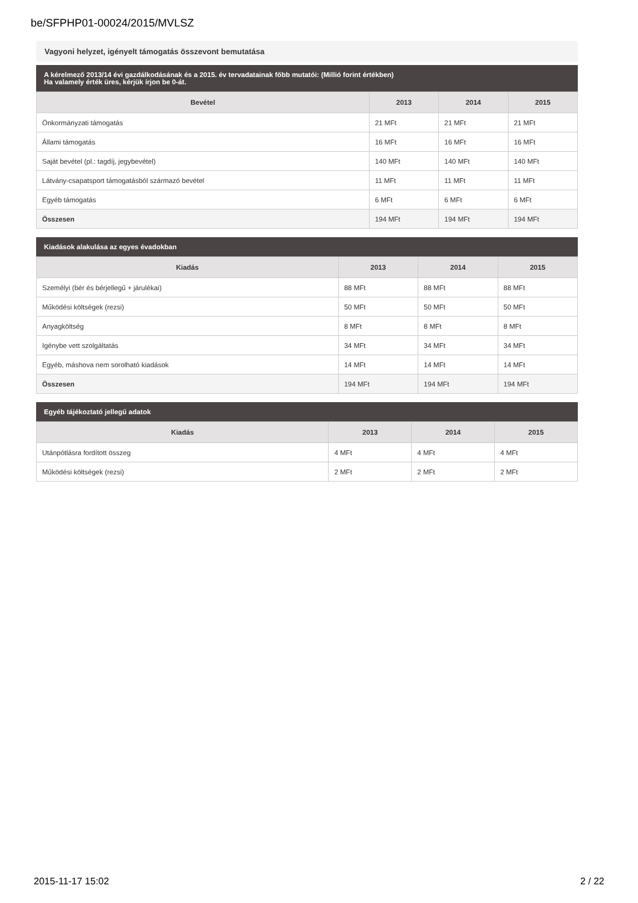be/SFPHP01-00024/2015/MVLSZ
Vagyoni helyzet, igényelt támogatás összevont bemutatása
A kérelmező 2013/14 évi gazdálkodásának és a 2015. év tervadatainak főbb mutatói: (Millió forint értékben)
Ha valamely érték üres, kérjük írjon be 0-át.
| Bevétel | 2013 | 2014 | 2015 |
| --- | --- | --- | --- |
| Önkormányzati támogatás | 21 MFt | 21 MFt | 21 MFt |
| Állami támogatás | 16 MFt | 16 MFt | 16 MFt |
| Saját bevétel (pl.: tagdíj, jegybevétel) | 140 MFt | 140 MFt | 140 MFt |
| Látvány-csapatsport támogatásból származó bevétel | 11 MFt | 11 MFt | 11 MFt |
| Egyéb támogatás | 6 MFt | 6 MFt | 6 MFt |
| Összesen | 194 MFt | 194 MFt | 194 MFt |
Kiadások alakulása az egyes évadokban
| Kiadás | 2013 | 2014 | 2015 |
| --- | --- | --- | --- |
| Személyi (bér és bérjellegű + járulékai) | 88 MFt | 88 MFt | 88 MFt |
| Működési költségek (rezsi) | 50 MFt | 50 MFt | 50 MFt |
| Anyagköltség | 8 MFt | 8 MFt | 8 MFt |
| Igénybe vett szolgáltatás | 34 MFt | 34 MFt | 34 MFt |
| Egyéb, máshova nem sorolható kiadások | 14 MFt | 14 MFt | 14 MFt |
| Összesen | 194 MFt | 194 MFt | 194 MFt |
Egyéb tájékoztató jellegű adatok
| Kiadás | 2013 | 2014 | 2015 |
| --- | --- | --- | --- |
| Utánpótlásra fordított összeg | 4 MFt | 4 MFt | 4 MFt |
| Működési költségek (rezsi) | 2 MFt | 2 MFt | 2 MFt |
2015-11-17 15:02 2 / 22